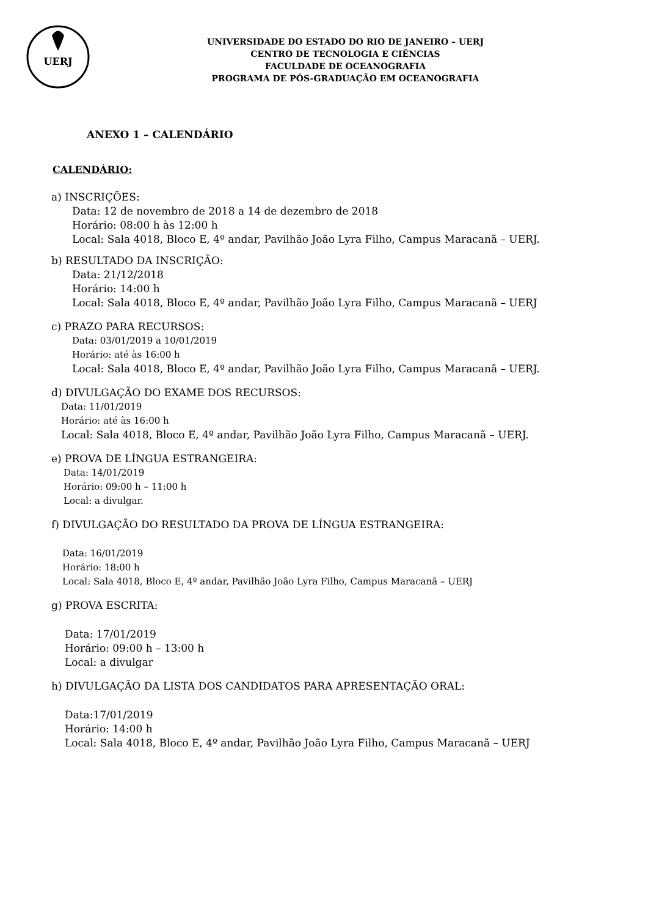UERJ
UNIVERSIDADE DO ESTADO DO RIO DE JANEIRO – UERJ
CENTRO DE TECNOLOGIA E CIÊNCIAS
FACULDADE DE OCEANOGRAFIA
PROGRAMA DE PÓS-GRADUAÇÃO EM OCEANOGRAFIA
ANEXO 1 – CALENDÁRIO
CALENDÁRIO:
a) INSCRIÇÕES:
Data: 12 de novembro de 2018 a 14 de dezembro de 2018
Horário: 08:00 h às 12:00 h
Local: Sala 4018, Bloco E, 4º andar, Pavilhão João Lyra Filho, Campus Maracanã – UERJ.
b) RESULTADO DA INSCRIÇÃO:
Data: 21/12/2018
Horário: 14:00 h
Local: Sala 4018, Bloco E, 4º andar, Pavilhão João Lyra Filho, Campus Maracanã – UERJ
c) PRAZO PARA RECURSOS:
Data: 03/01/2019 a 10/01/2019
Horário: até às 16:00 h
Local: Sala 4018, Bloco E, 4º andar, Pavilhão João Lyra Filho, Campus Maracanã – UERJ.
d) DIVULGAÇÃO DO EXAME DOS RECURSOS:
Data: 11/01/2019
Horário: até às 16:00 h
Local: Sala 4018, Bloco E, 4º andar, Pavilhão João Lyra Filho, Campus Maracanã – UERJ.
e) PROVA DE LÍNGUA ESTRANGEIRA:
Data: 14/01/2019
Horário: 09:00 h – 11:00 h
Local: a divulgar.
f) DIVULGAÇÃO DO RESULTADO DA PROVA DE LÍNGUA ESTRANGEIRA:
Data: 16/01/2019
Horário: 18:00 h
Local: Sala 4018, Bloco E, 4º andar, Pavilhão João Lyra Filho, Campus Maracanã – UERJ
g) PROVA ESCRITA:
Data: 17/01/2019
Horário: 09:00 h – 13:00 h
Local: a divulgar
h) DIVULGAÇÃO DA LISTA DOS CANDIDATOS PARA APRESENTAÇÃO ORAL:
Data:17/01/2019
Horário: 14:00 h
Local: Sala 4018, Bloco E, 4º andar, Pavilhão João Lyra Filho, Campus Maracanã – UERJ